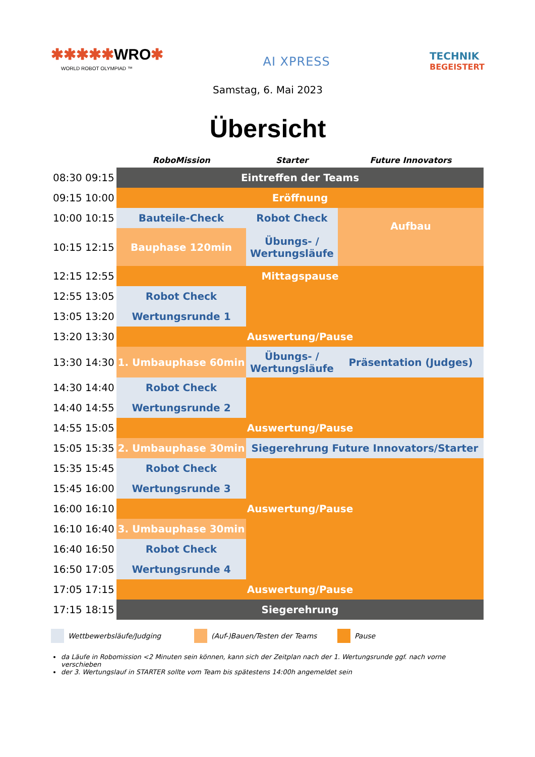✱✱✱✱✱WRO✱
WORLD ROBOT OLYMPIAD ™
AI XPRESS
TECHNIK
BEGEISTERT
Samstag, 6. Mai 2023
Übersicht
| | RoboMission | Starter | Future Innovators |
| --- | --- | --- | --- |
| 08:30 09:15 | Eintreffen der Teams | | |
| 09:15 10:00 | Eröffnung | | |
| 10:00 10:15 | Bauteile-Check | Robot Check | Aufbau |
| 10:15 12:15 | Bauphase 120min | Übungs- / Wertungsläufe | |
| 12:15 12:55 | Mittagspause | | |
| 12:55 13:05 | Robot Check | | |
| 13:05 13:20 | Wertungsrunde 1 | | |
| 13:20 13:30 | Auswertung/Pause | | |
| 13:30 14:30 | 1. Umbauphase 60min | Übungs- / Wertungsläufe | Präsentation (Judges) |
| 14:30 14:40 | Robot Check | | |
| 14:40 14:55 | Wertungsrunde 2 | | |
| 14:55 15:05 | Auswertung/Pause | | |
| 15:05 15:35 | 2. Umbauphase 30min | Siegerehrung Future Innovators/Starter | |
| 15:35 15:45 | Robot Check | | |
| 15:45 16:00 | Wertungsrunde 3 | | |
| 16:00 16:10 | Auswertung/Pause | | |
| 16:10 16:40 | 3. Umbauphase 30min | | |
| 16:40 16:50 | Robot Check | | |
| 16:50 17:05 | Wertungsrunde 4 | | |
| 17:05 17:15 | Auswertung/Pause | | |
| 17:15 18:15 | Siegerehrung | | |
Wettbewerbsläufe/Judging (Auf-)Bauen/Testen der Teams Pause
da Läufe in Robomission <2 Minuten sein können, kann sich der Zeitplan nach der 1. Wertungsrunde ggf. nach vorne verschieben
der 3. Wertungslauf in STARTER sollte vom Team bis spätestens 14:00h angemeldet sein